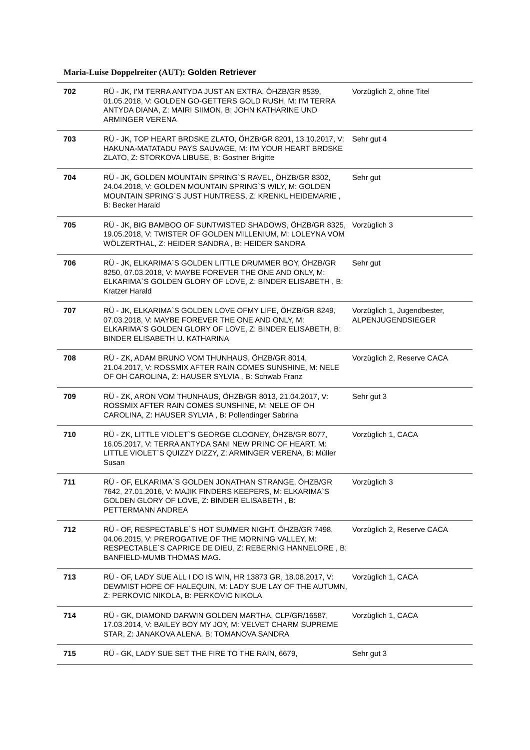Maria-Luise Doppelreiter (AUT): Golden Retriever
| 702 | RÜ - JK, I'M TERRA ANTYDA JUST AN EXTRA, ÖHZB/GR 8539, 01.05.2018, V: GOLDEN GO-GETTERS GOLD RUSH, M: I'M TERRA ANTYDA DIANA, Z: MAIRI SIIMON, B: JOHN KATHARINE UND ARMINGER VERENA | Vorzüglich 2, ohne Titel |
| 703 | RÜ - JK, TOP HEART BRDSKE ZLATO, ÖHZB/GR 8201, 13.10.2017, V: HAKUNA-MATATADU PAYS SAUVAGE, M: I'M YOUR HEART BRDSKE ZLATO, Z: STORKOVA LIBUSE, B: Gostner Brigitte | Sehr gut 4 |
| 704 | RÜ - JK, GOLDEN MOUNTAIN SPRING`S RAVEL, ÖHZB/GR 8302, 24.04.2018, V: GOLDEN MOUNTAIN SPRING`S WILY, M: GOLDEN MOUNTAIN SPRING`S JUST HUNTRESS, Z: KRENKL HEIDEMARIE , B: Becker Harald | Sehr gut |
| 705 | RÜ - JK, BIG BAMBOO OF SUNTWISTED SHADOWS, ÖHZB/GR 8325, 19.05.2018, V: TWISTER OF GOLDEN MILLENIUM, M: LOLEYNA VOM WÖLZERTHAL, Z: HEIDER SANDRA , B: HEIDER SANDRA | Vorzüglich 3 |
| 706 | RÜ - JK, ELKARIMA`S GOLDEN LITTLE DRUMMER BOY, ÖHZB/GR 8250, 07.03.2018, V: MAYBE FOREVER THE ONE AND ONLY, M: ELKARIMA`S GOLDEN GLORY OF LOVE, Z: BINDER ELISABETH , B: Kratzer Harald | Sehr gut |
| 707 | RÜ - JK, ELKARIMA`S GOLDEN LOVE OFMY LIFE, ÖHZB/GR 8249, 07.03.2018, V: MAYBE FOREVER THE ONE AND ONLY, M: ELKARIMA`S GOLDEN GLORY OF LOVE, Z: BINDER ELISABETH, B: BINDER ELISABETH U. KATHARINA | Vorzüglich 1, Jugendbester, ALPENJUGENDSIEGER |
| 708 | RÜ - ZK, ADAM BRUNO VOM THUNHAUS, ÖHZB/GR 8014, 21.04.2017, V: ROSSMIX AFTER RAIN COMES SUNSHINE, M: NELE OF OH CAROLINA, Z: HAUSER SYLVIA , B: Schwab Franz | Vorzüglich 2, Reserve CACA |
| 709 | RÜ - ZK, ARON VOM THUNHAUS, ÖHZB/GR 8013, 21.04.2017, V: ROSSMIX AFTER RAIN COMES SUNSHINE, M: NELE OF OH CAROLINA, Z: HAUSER SYLVIA , B: Pollendinger Sabrina | Sehr gut 3 |
| 710 | RÜ - ZK, LITTLE VIOLET`S GEORGE CLOONEY, ÖHZB/GR 8077, 16.05.2017, V: TERRA ANTYDA SANI NEW PRINC OF HEART, M: LITTLE VIOLET`S QUIZZY DIZZY, Z: ARMINGER VERENA, B: Müller Susan | Vorzüglich 1, CACA |
| 711 | RÜ - OF, ELKARIMA`S GOLDEN JONATHAN STRANGE, ÖHZB/GR 7642, 27.01.2016, V: MAJIK FINDERS KEEPERS, M: ELKARIMA`S GOLDEN GLORY OF LOVE, Z: BINDER ELISABETH , B: PETTERMANN ANDREA | Vorzüglich 3 |
| 712 | RÜ - OF, RESPECTABLE`S HOT SUMMER NIGHT, ÖHZB/GR 7498, 04.06.2015, V: PREROGATIVE OF THE MORNING VALLEY, M: RESPECTABLE`S CAPRICE DE DIEU, Z: REBERNIG HANNELORE , B: BANFIELD-MUMB THOMAS MAG. | Vorzüglich 2, Reserve CACA |
| 713 | RÜ - OF, LADY SUE ALL I DO IS WIN, HR 13873 GR, 18.08.2017, V: DEWMIST HOPE OF HALEQUIN, M: LADY SUE LAY OF THE AUTUMN, Z: PERKOVIC NIKOLA, B: PERKOVIC NIKOLA | Vorzüglich 1, CACA |
| 714 | RÜ - GK, DIAMOND DARWIN GOLDEN MARTHA, CLP/GR/16587, 17.03.2014, V: BAILEY BOY MY JOY, M: VELVET CHARM SUPREME STAR, Z: JANAKOVA ALENA, B: TOMANOVA SANDRA | Vorzüglich 1, CACA |
| 715 | RÜ - GK, LADY SUE SET THE FIRE TO THE RAIN, 6679, | Sehr gut 3 |